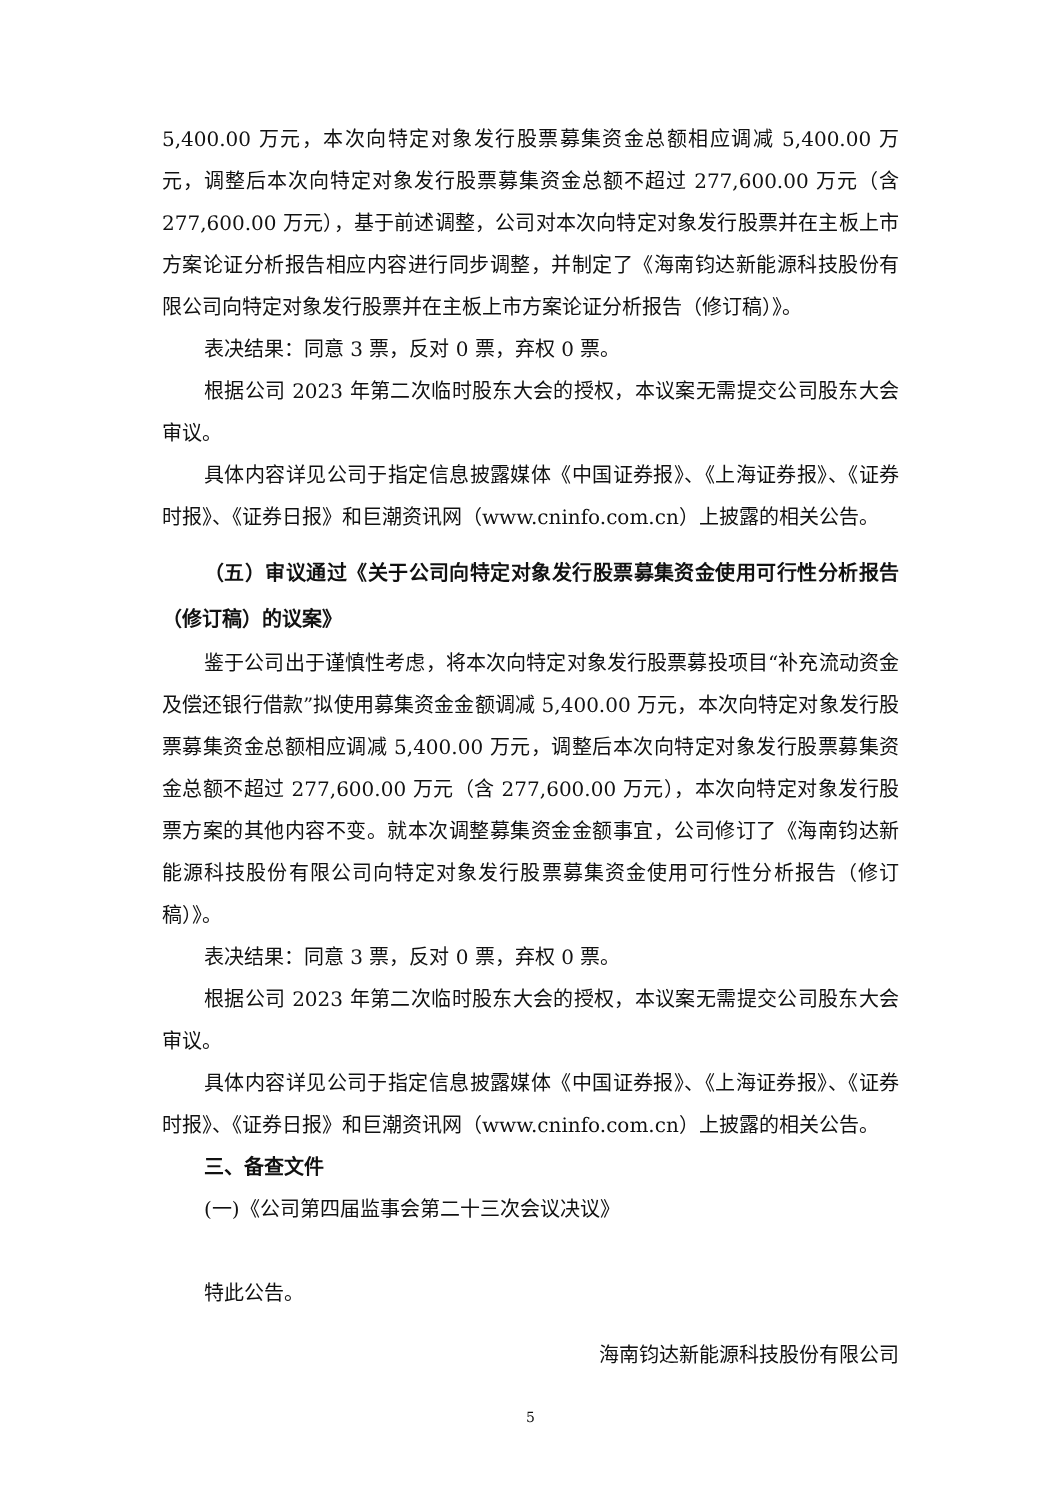5,400.00 万元，本次向特定对象发行股票募集资金总额相应调减 5,400.00 万元，调整后本次向特定对象发行股票募集资金总额不超过 277,600.00 万元（含 277,600.00 万元），基于前述调整，公司对本次向特定对象发行股票并在主板上市方案论证分析报告相应内容进行同步调整，并制定了《海南钧达新能源科技股份有限公司向特定对象发行股票并在主板上市方案论证分析报告（修订稿）》。
表决结果：同意 3 票，反对 0 票，弃权 0 票。
根据公司 2023 年第二次临时股东大会的授权，本议案无需提交公司股东大会审议。
具体内容详见公司于指定信息披露媒体《中国证券报》、《上海证券报》、《证券时报》、《证券日报》和巨潮资讯网（www.cninfo.com.cn）上披露的相关公告。
（五）审议通过《关于公司向特定对象发行股票募集资金使用可行性分析报告（修订稿）的议案》
鉴于公司出于谨慎性考虑，将本次向特定对象发行股票募投项目“补充流动资金及偿还银行借款”拟使用募集资金金额调减 5,400.00 万元，本次向特定对象发行股票募集资金总额相应调减 5,400.00 万元，调整后本次向特定对象发行股票募集资金总额不超过 277,600.00 万元（含 277,600.00 万元），本次向特定对象发行股票方案的其他内容不变。就本次调整募集资金金额事宜，公司修订了《海南钧达新能源科技股份有限公司向特定对象发行股票募集资金使用可行性分析报告（修订稿）》。
表决结果：同意 3 票，反对 0 票，弃权 0 票。
根据公司 2023 年第二次临时股东大会的授权，本议案无需提交公司股东大会审议。
具体内容详见公司于指定信息披露媒体《中国证券报》、《上海证券报》、《证券时报》、《证券日报》和巨潮资讯网（www.cninfo.com.cn）上披露的相关公告。
三、备查文件
(一)《公司第四届监事会第二十三次会议决议》
特此公告。
海南钧达新能源科技股份有限公司
5